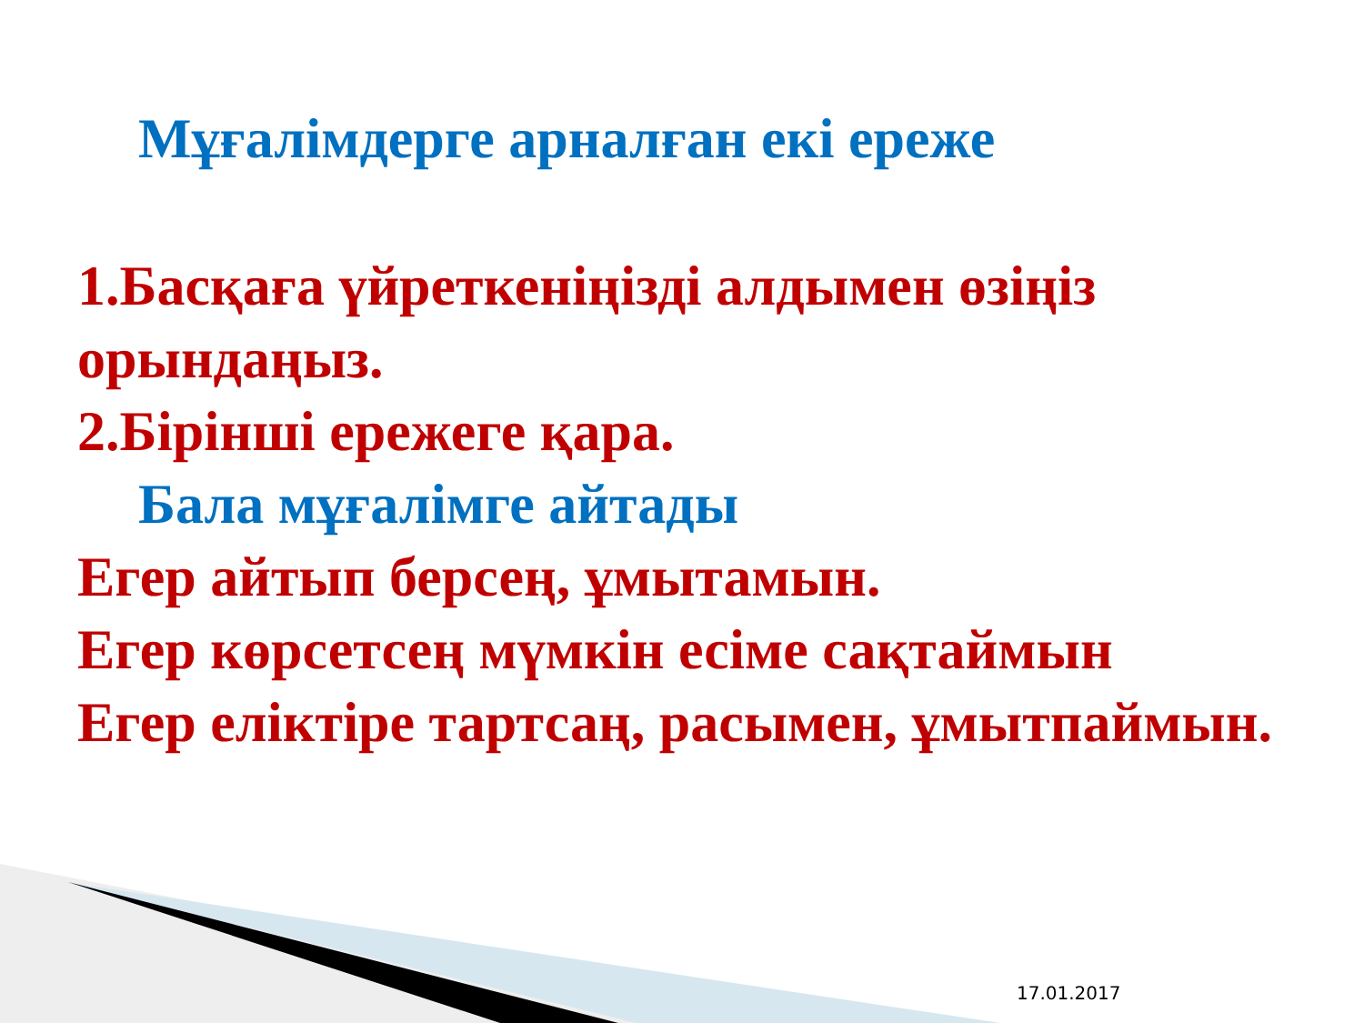Мұғалімдерге арналған екі ереже
1.Басқаға үйреткеніңізді алдымен өзіңіз орындаңыз.
2.Бірінші ережеге қара.
Бала мұғалімге айтады
Егер айтып берсең, ұмытамын.
Егер көрсетсең мүмкін есіме сақтаймын
Егер еліктіре тартсаң, расымен, ұмытпаймын.
17.01.2017